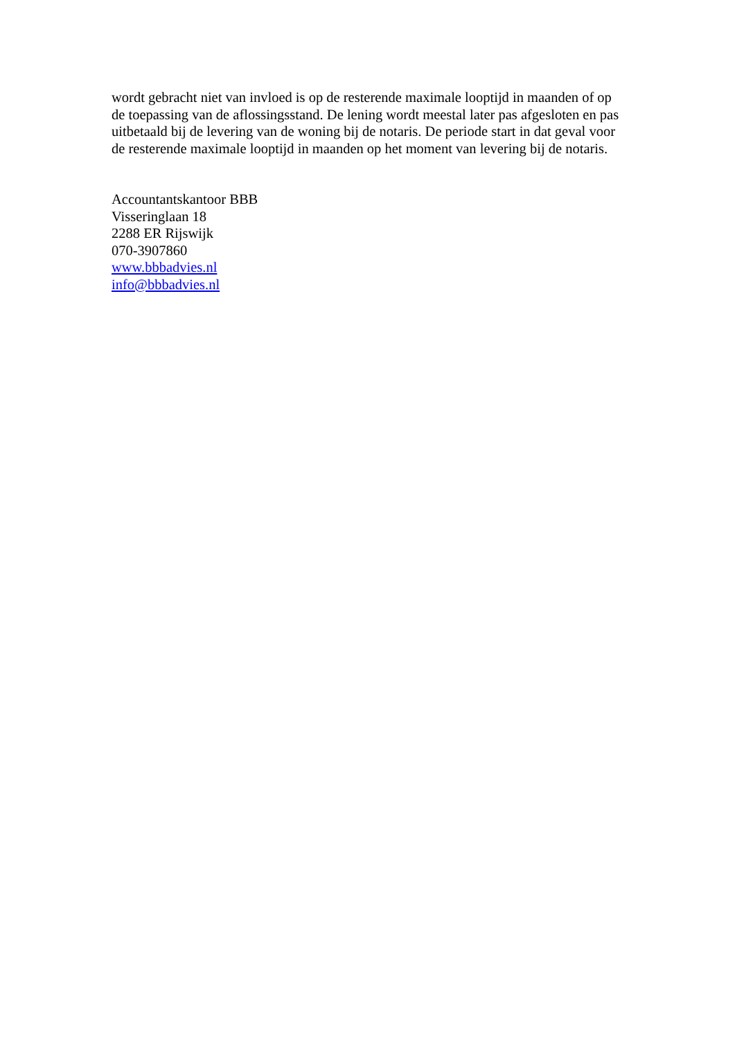wordt gebracht niet van invloed is op de resterende maximale looptijd in maanden of op de toepassing van de aflossingsstand. De lening wordt meestal later pas afgesloten en pas uitbetaald bij de levering van de woning bij de notaris. De periode start in dat geval voor de resterende maximale looptijd in maanden op het moment van levering bij de notaris.
Accountantskantoor BBB
Visseringlaan 18
2288 ER Rijswijk
070-3907860
www.bbbadvies.nl
info@bbbadvies.nl